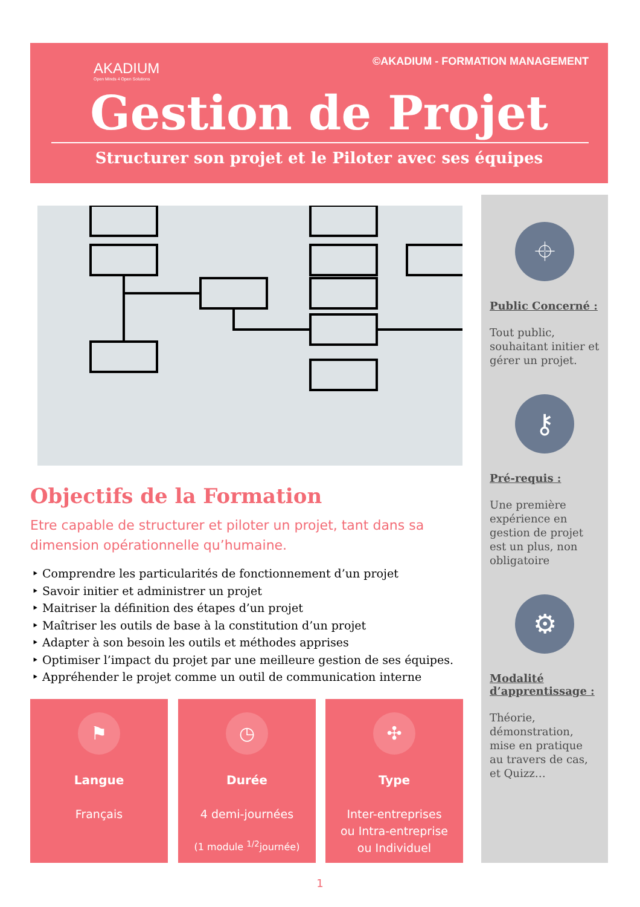AKADIUM
Open Minds 4 Open Solutions
©AKADIUM - FORMATION MANAGEMENT
Gestion de Projet
Structurer son projet et le Piloter avec ses équipes
Objectifs de la Formation
Etre capable de structurer et piloter un projet, tant dans sa dimension opérationnelle qu’humaine.
Comprendre les particularités de fonctionnement d’un projet
Savoir initier et administrer un projet
Maitriser la définition des étapes d’un projet
Maîtriser les outils de base à la constitution d’un projet
Adapter à son besoin les outils et méthodes apprises
Optimiser l’impact du projet par une meilleure gestion de ses équipes.
Appréhender le projet comme un outil de communication interne
⌖
Public Concerné :
Tout public, souhaitant initier et gérer un projet.
⚷
Pré-requis :
Une première expérience en gestion de projet est un plus, non obligatoire
⚙
Modalité d’apprentissage :
Théorie, démonstration, mise en pratique au travers de cas, et Quizz…
⚑
Langue
Français
◷
Durée
4 demi-journées
(1 module <sup>1/2</sup>journée)
✣
Type
Inter-entreprises
ou Intra-entreprise
ou Individuel
1